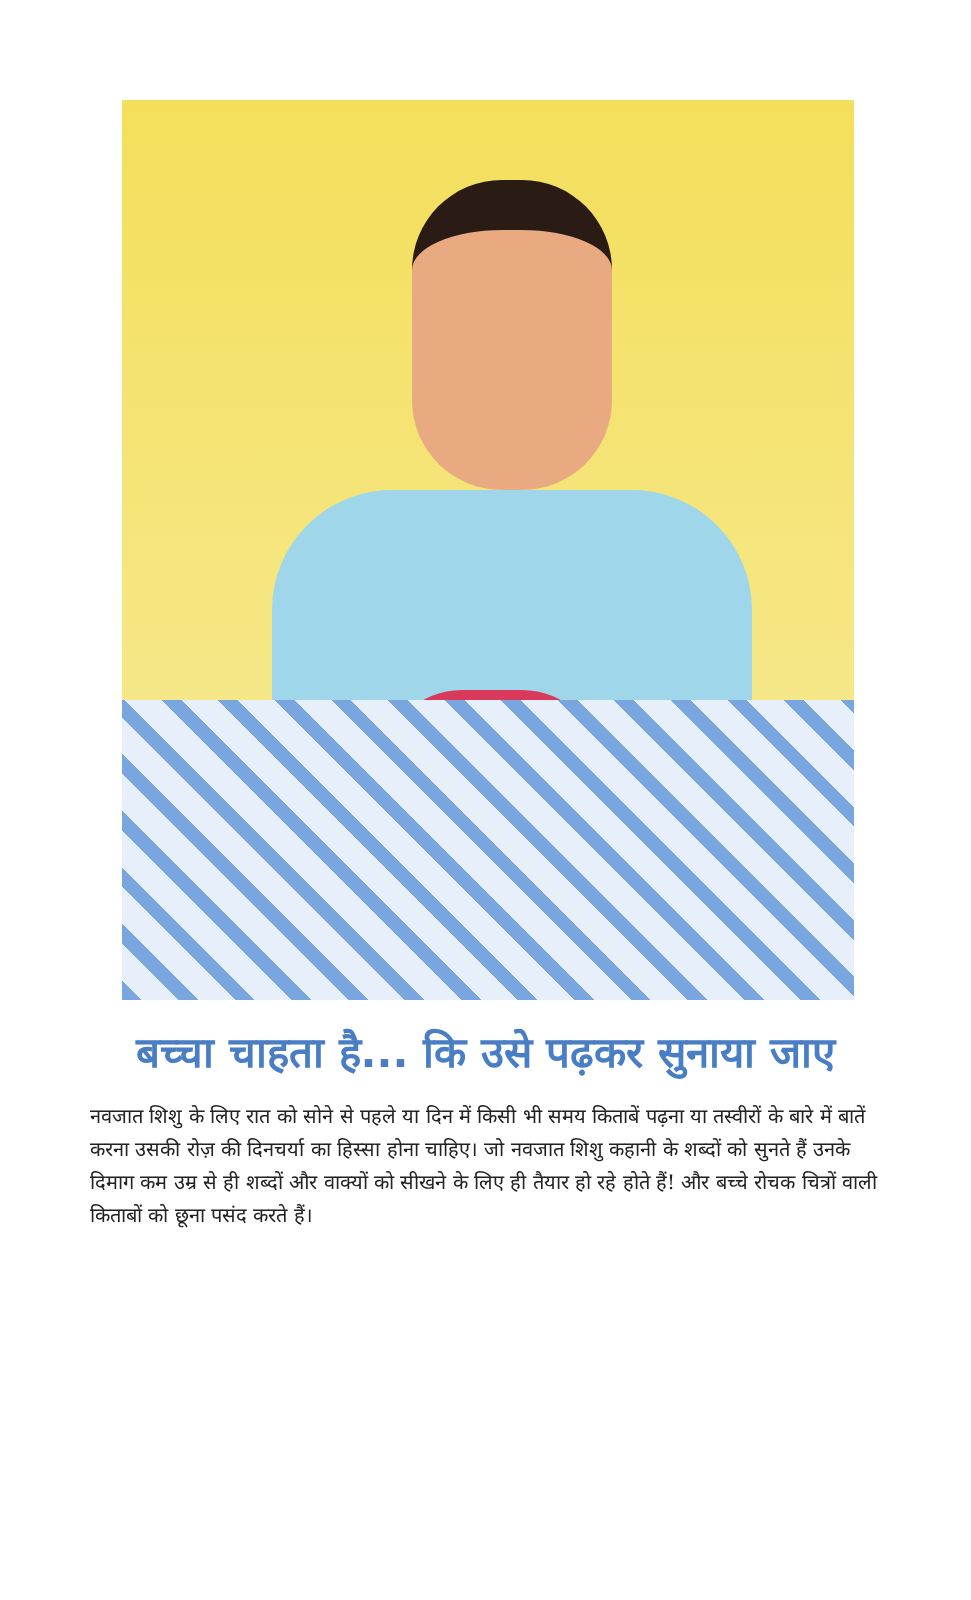बच्चा चाहता है... कि उसे पढ़कर सुनाया जाए
नवजात शिशु के लिए रात को सोने से पहले या दिन में किसी भी समय किताबें पढ़ना या तस्वीरों के बारे में बातें करना उसकी रोज़ की दिनचर्या का हिस्सा होना चाहिए। जो नवजात शिशु कहानी के शब्दों को सुनते हैं उनके दिमाग कम उम्र से ही शब्दों और वाक्यों को सीखने के लिए ही तैयार हो रहे होते हैं! और बच्चे रोचक चित्रों वाली किताबों को छूना पसंद करते हैं।